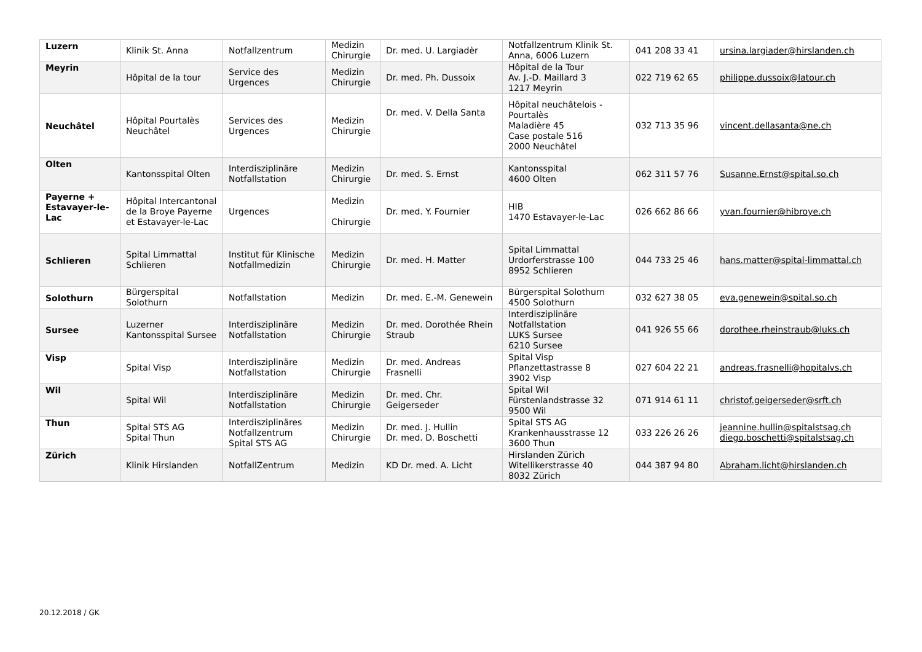| Luzern | Klinik St. Anna | Notfallzentrum | Medizin Chirurgie | Dr. med. U. Largiadèr | Notfallzentrum Klinik St. Anna, 6006 Luzern | 041 208 33 41 | ursina.largiader@hirslanden.ch |
| Meyrin | Hôpital de la tour | Service des Urgences | Medizin Chirurgie | Dr. med. Ph. Dussoix | Hôpital de la Tour Av. J.-D. Maillard 3 1217 Meyrin | 022 719 62 65 | philippe.dussoix@latour.ch |
| Neuchâtel | Hôpital Pourtalès Neuchâtel | Services des Urgences | Medizin Chirurgie | Dr. med. V. Della Santa | Hôpital neuchâtelois - Pourtalès Maladière 45 Case postale 516 2000 Neuchâtel | 032 713 35 96 | vincent.dellasanta@ne.ch |
| Olten | Kantonsspital Olten | Interdisziplinäre Notfallstation | Medizin Chirurgie | Dr. med. S. Ernst | Kantonsspital 4600 Olten | 062 311 57 76 | Susanne.Ernst@spital.so.ch |
| Payerne + Estavayer-le-Lac | Hôpital Intercantonal de la Broye Payerne et Estavayer-le-Lac | Urgences | Medizin Chirurgie | Dr. med. Y. Fournier | HIB 1470 Estavayer-le-Lac | 026 662 86 66 | yvan.fournier@hibroye.ch |
| Schlieren | Spital Limmattal Schlieren | Institut für Klinische Notfallmedizin | Medizin Chirurgie | Dr. med. H. Matter | Spital Limmattal Urdorferstrasse 100 8952 Schlieren | 044 733 25 46 | hans.matter@spital-limmattal.ch |
| Solothurn | Bürgerspital Solothurn | Notfallstation | Medizin | Dr. med. E.-M. Genewein | Bürgerspital Solothurn 4500 Solothurn | 032 627 38 05 | eva.genewein@spital.so.ch |
| Sursee | Luzerner Kantonsspital Sursee | Interdisziplinäre Notfallstation | Medizin Chirurgie | Dr. med. Dorothée Rhein Straub | Interdisziplinäre Notfallstation LUKS Sursee 6210 Sursee | 041 926 55 66 | dorothee.rheinstraub@luks.ch |
| Visp | Spital Visp | Interdisziplinäre Notfallstation | Medizin Chirurgie | Dr. med. Andreas Frasnelli | Spital Visp Pflanzettastrasse 8 3902 Visp | 027 604 22 21 | andreas.frasnelli@hopitalvs.ch |
| Wil | Spital Wil | Interdisziplinäre Notfallstation | Medizin Chirurgie | Dr. med. Chr. Geigerseder | Spital Wil Fürstenlandstrasse 32 9500 Wil | 071 914 61 11 | christof.geigerseder@srft.ch |
| Thun | Spital STS AG Spital Thun | Interdisziplinäres Notfallzentrum Spital STS AG | Medizin Chirurgie | Dr. med. J. Hullin Dr. med. D. Boschetti | Spital STS AG Krankenhausstrasse 12 3600 Thun | 033 226 26 26 | jeannine.hullin@spitalstsag.ch diego.boschetti@spitalstsag.ch |
| Zürich | Klinik Hirslanden | NotfallZentrum | Medizin | KD Dr. med. A. Licht | Hirslanden Zürich Witellikerstrasse 40 8032 Zürich | 044 387 94 80 | Abraham.licht@hirslanden.ch |
20.12.2018 / GK